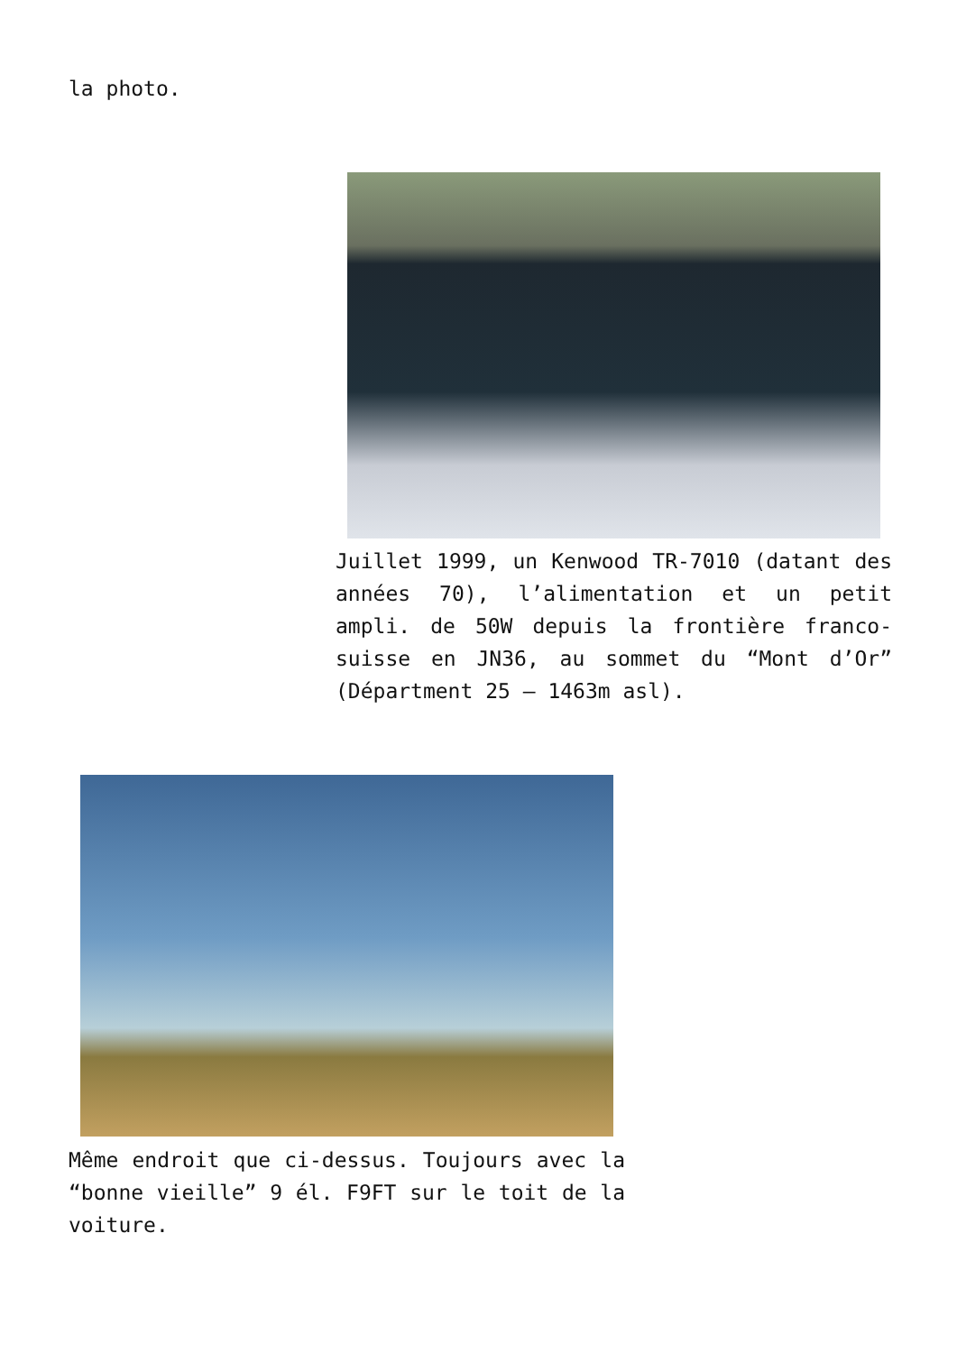la photo.
Juillet 1999, un Kenwood TR-7010 (datant des années 70), l’alimentation et un petit ampli. de 50W depuis la frontière franco-suisse en JN36, au sommet du “Mont d’Or” (Départment 25 – 1463m asl).
Même endroit que ci-dessus. Toujours avec la “bonne vieille” 9 él. F9FT sur le toit de la voiture.